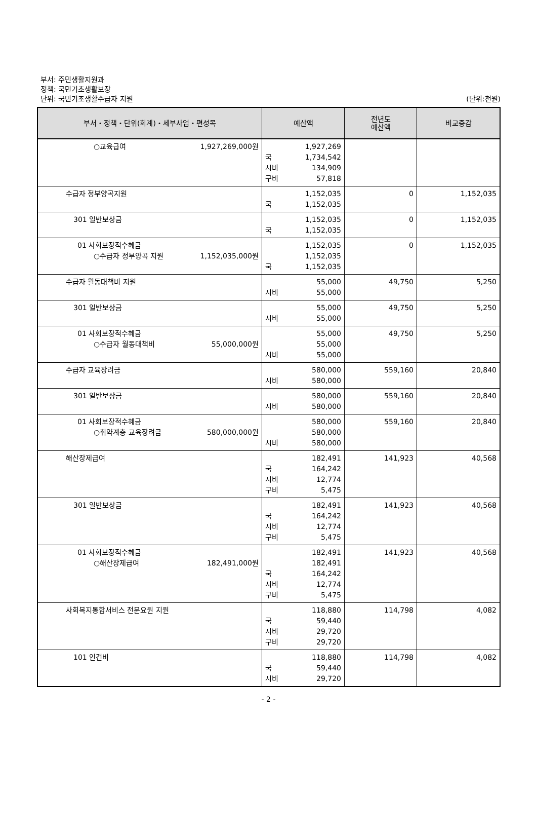부서: 주민생활지원과
정책: 국민기초생활보장
단위: 국민기초생활수급자 지원
(단위:천원)
| 부서・정책・단위(회계)・세부사업・편성목 | 예산액 | 전년도 예산액 | 비교증감 |
| --- | --- | --- | --- |
| ○교육급여 1,927,269,000원 | 1,927,269 국 1,734,542 시비 134,909 구비 57,818 | | |
| 수급자 정부양곡지원 | 1,152,035 국 1,152,035 | 0 | 1,152,035 |
| 301 일반보상금 | 1,152,035 국 1,152,035 | 0 | 1,152,035 |
| 01 사회보장적수혜금 ○수급자 정부양곡 지원 1,152,035,000원 | 1,152,035 1,152,035 국 1,152,035 | 0 | 1,152,035 |
| 수급자 월동대책비 지원 | 55,000 시비 55,000 | 49,750 | 5,250 |
| 301 일반보상금 | 55,000 시비 55,000 | 49,750 | 5,250 |
| 01 사회보장적수혜금 ○수급자 월동대책비 55,000,000원 | 55,000 55,000 시비 55,000 | 49,750 | 5,250 |
| 수급자 교육장려금 | 580,000 시비 580,000 | 559,160 | 20,840 |
| 301 일반보상금 | 580,000 시비 580,000 | 559,160 | 20,840 |
| 01 사회보장적수혜금 ○취약계층 교육장려금 580,000,000원 | 580,000 580,000 시비 580,000 | 559,160 | 20,840 |
| 해산장제급여 | 182,491 국 164,242 시비 12,774 구비 5,475 | 141,923 | 40,568 |
| 301 일반보상금 | 182,491 국 164,242 시비 12,774 구비 5,475 | 141,923 | 40,568 |
| 01 사회보장적수혜금 ○해산장제급여 182,491,000원 | 182,491 182,491 국 164,242 시비 12,774 구비 5,475 | 141,923 | 40,568 |
| 사회복지통합서비스 전문요원 지원 | 118,880 국 59,440 시비 29,720 구비 29,720 | 114,798 | 4,082 |
| 101 인건비 | 118,880 국 59,440 시비 29,720 | 114,798 | 4,082 |
- 2 -